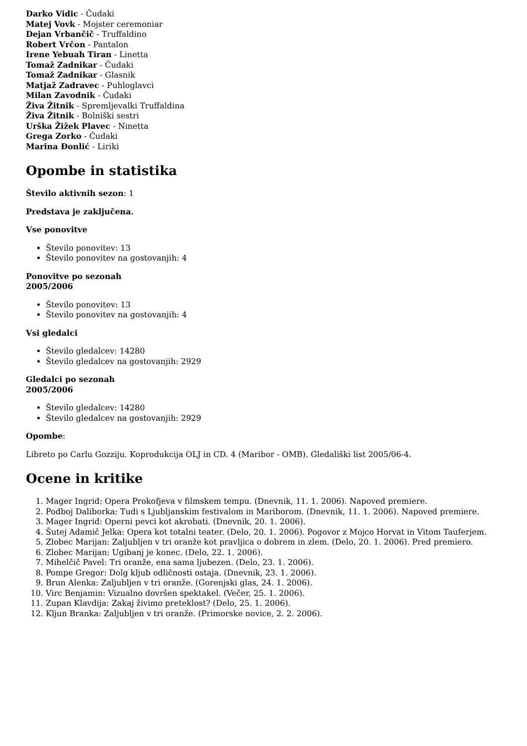Darko Vidic - Čudaki
Matej Vovk - Mojster ceremoniar
Dejan Vrbančič - Truffaldino
Robert Vrčon - Pantalon
Irene Yebuah Tiran - Linetta
Tomaž Zadnikar - Čudaki
Tomaž Zadnikar - Glasnik
Matjaž Zadravec - Puhloglavci
Milan Zavodnik - Čudaki
Živa Žitnik - Spremljevalki Truffaldina
Živa Žitnik - Bolniški sestri
Urška Žižek Plavec - Ninetta
Grega Zorko - Čudaki
Marina Đonlić - Liriki
Opombe in statistika
Število aktivnih sezon: 1
Predstava je zaključena.
Vse ponovitve
Število ponovitev: 13
Število ponovitev na gostovanjih: 4
Ponovitve po sezonah
2005/2006
Število ponovitev: 13
Število ponovitev na gostovanjih: 4
Vsi gledalci
Število gledalcev: 14280
Število gledalcev na gostovanjih: 2929
Gledalci po sezonah
2005/2006
Število gledalcev: 14280
Število gledalcev na gostovanjih: 2929
Opombe:
Libreto po Carlu Gozziju. Koprodukcija OLJ in CD. 4 (Maribor - OMB). Gledališki list 2005/06-4.
Ocene in kritike
1. Mager Ingrid: Opera Prokofjeva v filmskem tempu. (Dnevnik, 11. 1. 2006). Napoved premiere.
2. Podboj Daliborka: Tudi s Ljubljanskim festivalom in Mariborom. (Dnevnik, 11. 1. 2006). Napoved premiere.
3. Mager Ingrid: Operni pevci kot akrobati. (Dnevnik, 20. 1. 2006).
4. Šutej Adamič Jelka: Opera kot totalni teater. (Delo, 20. 1. 2006). Pogovor z Mojco Horvat in Vitom Tauferjem.
5. Zlobec Marijan: Zaljubljen v tri oranže kot pravljica o dobrem in zlem. (Delo, 20. 1. 2006). Pred premiero.
6. Zlobec Marijan: Ugibanj je konec. (Delo, 22. 1. 2006).
7. Mihelčič Pavel: Tri oranže, ena sama ljubezen. (Delo, 23. 1. 2006).
8. Pompe Gregor: Dolg kljub odličnosti ostaja. (Dnevnik, 23. 1. 2006).
9. Brun Alenka: Zaljubljen v tri oranže. (Gorenjski glas, 24. 1. 2006).
10. Virc Benjamin: Vizualno dovršen spektakel. (Večer, 25. 1. 2006).
11. Zupan Klavdija: Zakaj živimo preteklost? (Delo, 25. 1. 2006).
12. Kljun Branka: Zaljubljen v tri oranže. (Primorske novice, 2. 2. 2006).